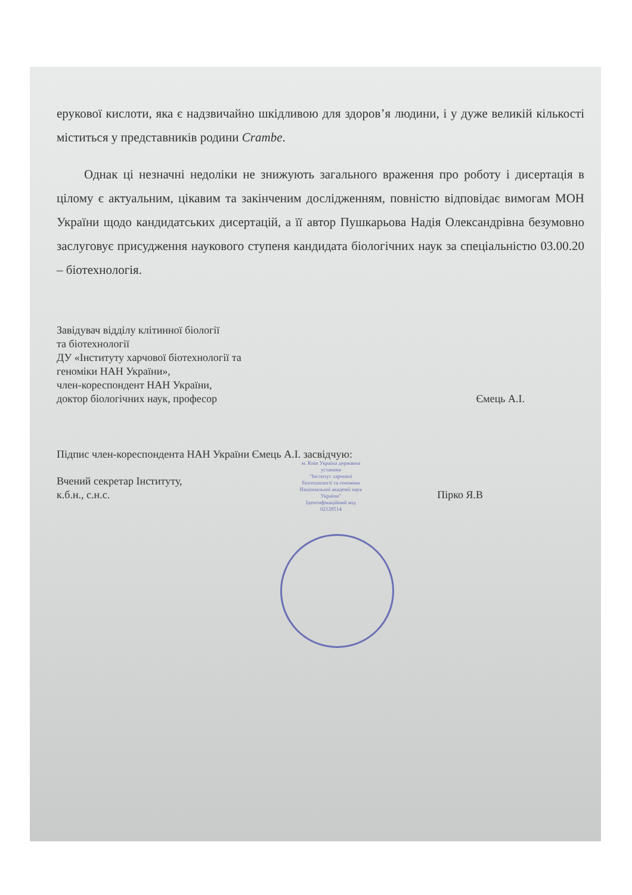ерукової кислоти, яка є надзвичайно шкідливою для здоров’я людини, і у дуже великій кількості міститься у представників родини Crambe.
Однак ці незначні недоліки не знижують загального враження про роботу і дисертація в цілому є актуальним, цікавим та закінченим дослідженням, повністю відповідає вимогам МОН України щодо кандидатських дисертацій, а її автор Пушкарьова Надія Олександрівна безумовно заслуговує присудження наукового ступеня кандидата біологічних наук за спеціальністю 03.00.20 – біотехнологія.
Завідувач відділу клітинної біології
та біотехнології
ДУ «Інституту харчової біотехнології та
геноміки НАН України»,
член-кореспондент НАН України,
доктор біологічних наук, професор Ємець А.І.
Підпис член-кореспондента НАН України Ємець А.І. засвідчую:
Вчений секретар Інституту,
к.б.н., с.н.с. Пірко Я.В
м. Київ Україна державна установа
"Інститут харчової біотехнології та геноміки Національної академії наук України"
Ідентифікаційний код 02128514